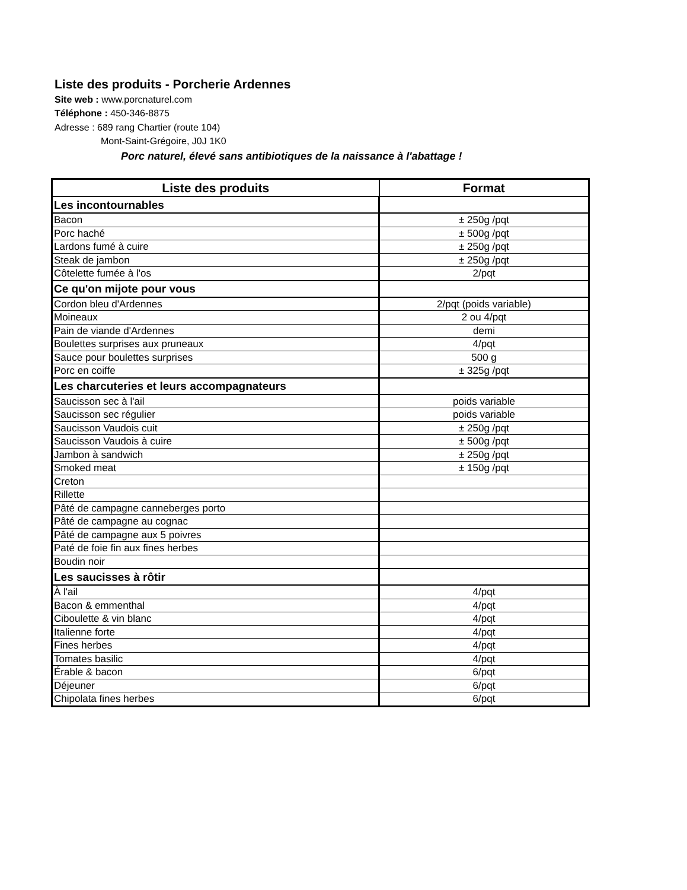Liste des produits - Porcherie Ardennes
Site web : www.porcnaturel.com
Téléphone : 450-346-8875
Adresse : 689 rang Chartier (route 104)
Mont-Saint-Grégoire, J0J 1K0
Porc naturel, élevé sans antibiotiques de la naissance à l'abattage !
| Liste des produits | Format |
| --- | --- |
| Les incontournables | |
| Bacon | ± 250g /pqt |
| Porc haché | ± 500g /pqt |
| Lardons fumé à cuire | ± 250g /pqt |
| Steak de jambon | ± 250g /pqt |
| Côtelette fumée à l'os | 2/pqt |
| Ce qu'on mijote pour vous | |
| Cordon bleu d'Ardennes | 2/pqt (poids variable) |
| Moineaux | 2 ou 4/pqt |
| Pain de viande d'Ardennes | demi |
| Boulettes surprises aux pruneaux | 4/pqt |
| Sauce pour boulettes surprises | 500 g |
| Porc en coiffe | ± 325g /pqt |
| Les charcuteries et leurs accompagnateurs | |
| Saucisson sec à l'ail | poids variable |
| Saucisson sec régulier | poids variable |
| Saucisson Vaudois cuit | ± 250g /pqt |
| Saucisson Vaudois à cuire | ± 500g /pqt |
| Jambon à sandwich | ± 250g /pqt |
| Smoked meat | ± 150g /pqt |
| Creton | |
| Rillette | |
| Pâté de campagne canneberges porto | |
| Pâté de campagne au cognac | |
| Pâté de campagne aux 5 poivres | |
| Paté de foie fin aux fines herbes | |
| Boudin noir | |
| Les saucisses à rôtir | |
| À l'ail | 4/pqt |
| Bacon & emmenthal | 4/pqt |
| Ciboulette & vin blanc | 4/pqt |
| Italienne forte | 4/pqt |
| Fines herbes | 4/pqt |
| Tomates basilic | 4/pqt |
| Érable & bacon | 6/pqt |
| Déjeuner | 6/pqt |
| Chipolata fines herbes | 6/pqt |